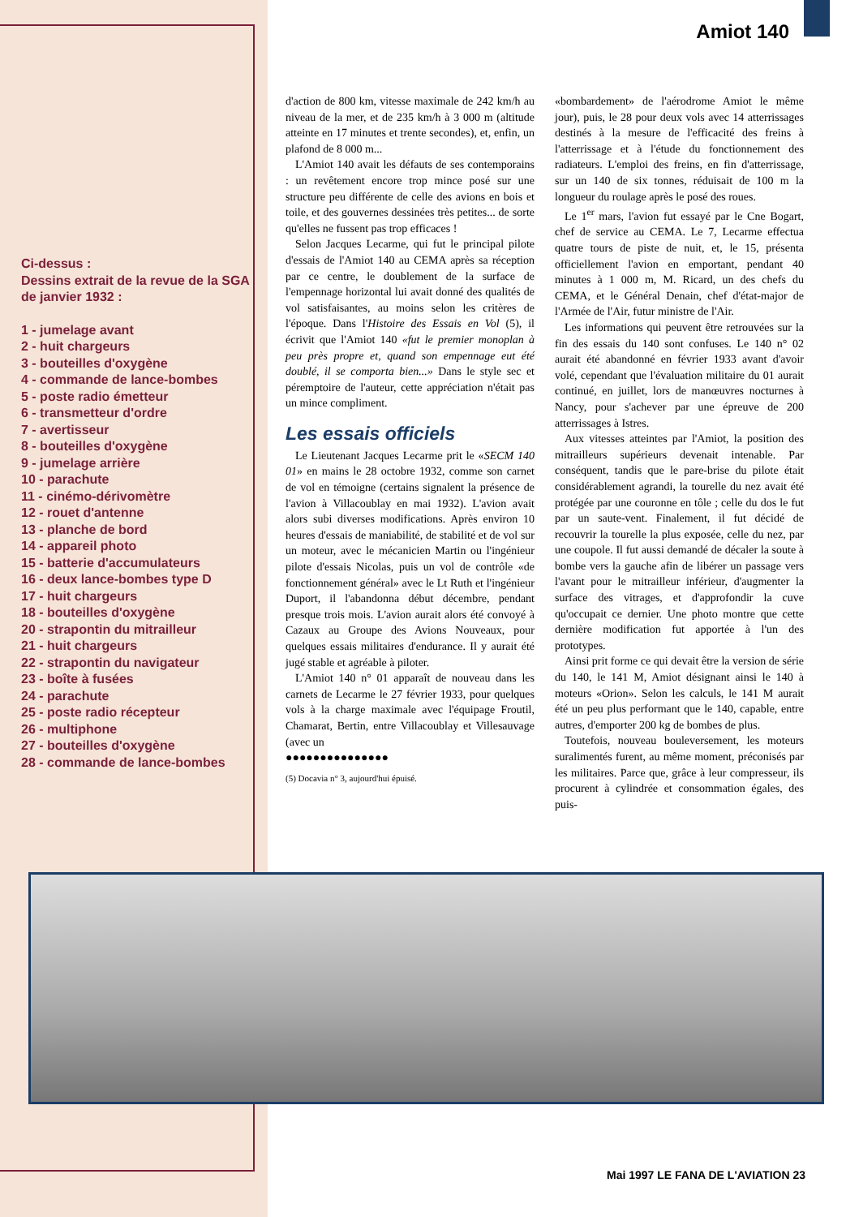Amiot 140
Ci-dessus :
Dessins extrait de la revue de la SGA de janvier 1932 :
1 - jumelage avant
2 - huit chargeurs
3 - bouteilles d'oxygène
4 - commande de lance-bombes
5 - poste radio émetteur
6 - transmetteur d'ordre
7 - avertisseur
8 - bouteilles d'oxygène
9 - jumelage arrière
10 - parachute
11 - cinémo-dérivomètre
12 - rouet d'antenne
13 - planche de bord
14 - appareil photo
15 - batterie d'accumulateurs
16 - deux lance-bombes type D
17 - huit chargeurs
18 - bouteilles d'oxygène
20 - strapontin du mitrailleur
21 - huit chargeurs
22 - strapontin du navigateur
23 - boîte à fusées
24 - parachute
25 - poste radio récepteur
26 - multiphone
27 - bouteilles d'oxygène
28 - commande de lance-bombes
d'action de 800 km, vitesse maximale de 242 km/h au niveau de la mer, et de 235 km/h à 3 000 m (altitude atteinte en 17 minutes et trente secondes), et, enfin, un plafond de 8 000 m...
L'Amiot 140 avait les défauts de ses contemporains : un revêtement encore trop mince posé sur une structure peu différente de celle des avions en bois et toile, et des gouvernes dessinées très petites... de sorte qu'elles ne fussent pas trop efficaces !
Selon Jacques Lecarme, qui fut le principal pilote d'essais de l'Amiot 140 au CEMA après sa réception par ce centre, le doublement de la surface de l'empennage horizontal lui avait donné des qualités de vol satisfaisantes, au moins selon les critères de l'époque. Dans l'Histoire des Essais en Vol (5), il écrivit que l'Amiot 140 «fut le premier monoplan à peu près propre et, quand son empennage eut été doublé, il se comporta bien...» Dans le style sec et péremptoire de l'auteur, cette appréciation n'était pas un mince compliment.
Les essais officiels
Le Lieutenant Jacques Lecarme prit le «SECM 140 01» en mains le 28 octobre 1932, comme son carnet de vol en témoigne (certains signalent la présence de l'avion à Villacoublay en mai 1932). L'avion avait alors subi diverses modifications. Après environ 10 heures d'essais de maniabilité, de stabilité et de vol sur un moteur, avec le mécanicien Martin ou l'ingénieur pilote d'essais Nicolas, puis un vol de contrôle «de fonctionnement général» avec le Lt Ruth et l'ingénieur Duport, il l'abandonna début décembre, pendant presque trois mois. L'avion aurait alors été convoyé à Cazaux au Groupe des Avions Nouveaux, pour quelques essais militaires d'endurance. Il y aurait été jugé stable et agréable à piloter.
L'Amiot 140 n° 01 apparaît de nouveau dans les carnets de Lecarme le 27 février 1933, pour quelques vols à la charge maximale avec l'équipage Froutil, Chamarat, Bertin, entre Villacoublay et Villesauvage (avec un
●●●●●●●●●●●●●●●
(5) Docavia n° 3, aujourd'hui épuisé.
«bombardement» de l'aérodrome Amiot le même jour), puis, le 28 pour deux vols avec 14 atterrissages destinés à la mesure de l'efficacité des freins à l'atterrissage et à l'étude du fonctionnement des radiateurs. L'emploi des freins, en fin d'atterrissage, sur un 140 de six tonnes, réduisait de 100 m la longueur du roulage après le posé des roues.
Le 1<sup>er</sup> mars, l'avion fut essayé par le Cne Bogart, chef de service au CEMA. Le 7, Lecarme effectua quatre tours de piste de nuit, et, le 15, présenta officiellement l'avion en emportant, pendant 40 minutes à 1 000 m, M. Ricard, un des chefs du CEMA, et le Général Denain, chef d'état-major de l'Armée de l'Air, futur ministre de l'Air.
Les informations qui peuvent être retrouvées sur la fin des essais du 140 sont confuses. Le 140 n° 02 aurait été abandonné en février 1933 avant d'avoir volé, cependant que l'évaluation militaire du 01 aurait continué, en juillet, lors de manœuvres nocturnes à Nancy, pour s'achever par une épreuve de 200 atterrissages à Istres.
Aux vitesses atteintes par l'Amiot, la position des mitrailleurs supérieurs devenait intenable. Par conséquent, tandis que le pare-brise du pilote était considérablement agrandi, la tourelle du nez avait été protégée par une couronne en tôle ; celle du dos le fut par un saute-vent. Finalement, il fut décidé de recouvrir la tourelle la plus exposée, celle du nez, par une coupole. Il fut aussi demandé de décaler la soute à bombe vers la gauche afin de libérer un passage vers l'avant pour le mitrailleur inférieur, d'augmenter la surface des vitrages, et d'approfondir la cuve qu'occupait ce dernier. Une photo montre que cette dernière modification fut apportée à l'un des prototypes.
Ainsi prit forme ce qui devait être la version de série du 140, le 141 M, Amiot désignant ainsi le 140 à moteurs «Orion». Selon les calculs, le 141 M aurait été un peu plus performant que le 140, capable, entre autres, d'emporter 200 kg de bombes de plus.
Toutefois, nouveau bouleversement, les moteurs suralimentés furent, au même moment, préconisés par les militaires. Parce que, grâce à leur compresseur, ils procurent à cylindrée et consommation égales, des puis-
Mai 1997 LE FANA DE L'AVIATION 23